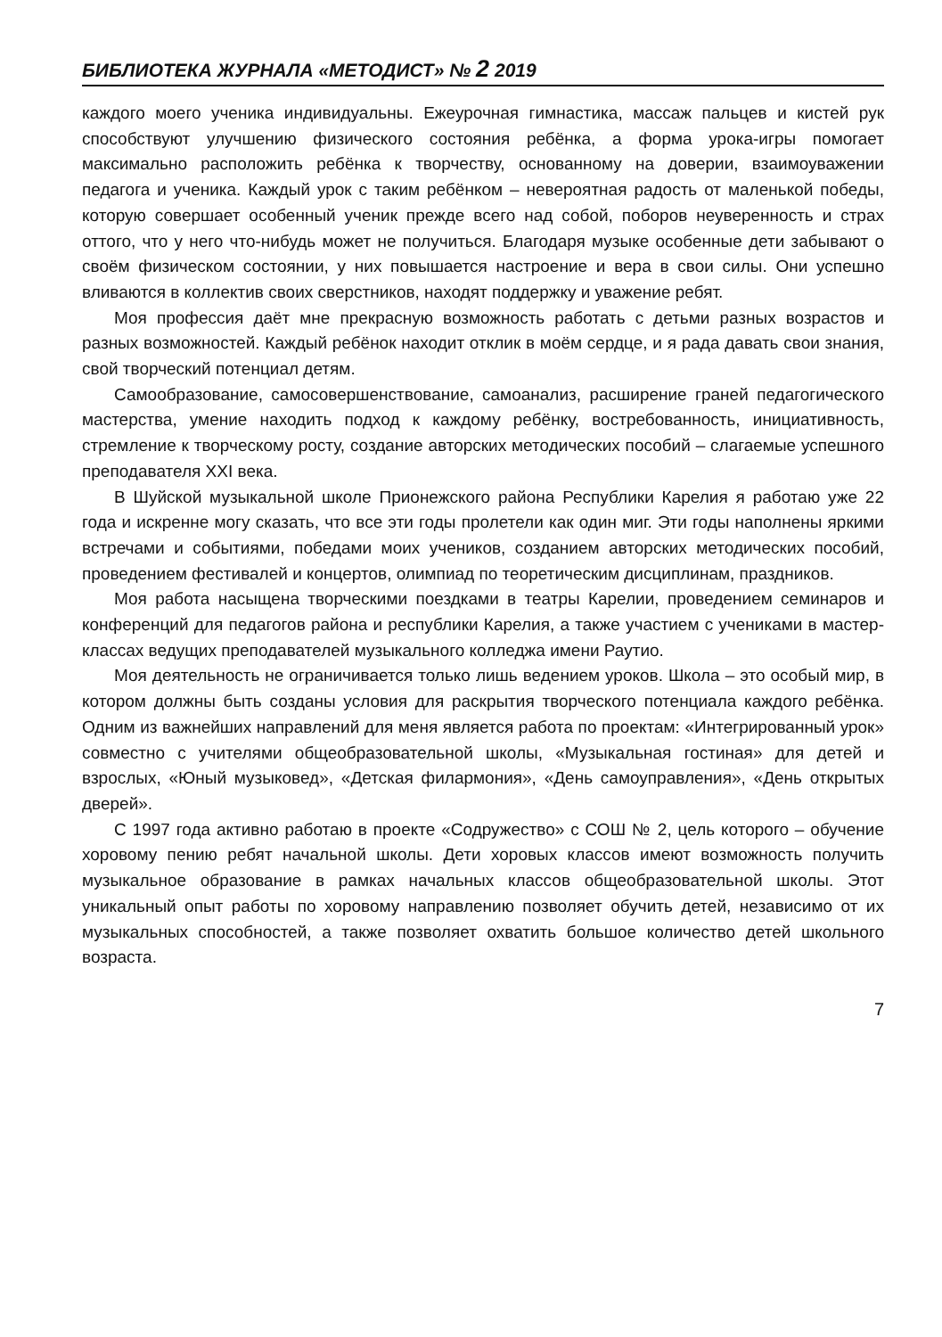БИБЛИОТЕКА ЖУРНАЛА «МЕТОДИСТ» № 2 2019
каждого моего ученика индивидуальны. Ежеурочная гимнастика, массаж пальцев и кистей рук способствуют улучшению физического состояния ребёнка, а форма урока-игры помогает максимально расположить ребёнка к творчеству, основанному на доверии, взаимоуважении педагога и ученика. Каждый урок с таким ребёнком – невероятная радость от маленькой победы, которую совершает особенный ученик прежде всего над собой, поборов неуверенность и страх оттого, что у него что-нибудь может не получиться. Благодаря музыке особенные дети забывают о своём физическом состоянии, у них повышается настроение и вера в свои силы. Они успешно вливаются в коллектив своих сверстников, находят поддержку и уважение ребят.
Моя профессия даёт мне прекрасную возможность работать с детьми разных возрастов и разных возможностей. Каждый ребёнок находит отклик в моём сердце, и я рада давать свои знания, свой творческий потенциал детям.
Самообразование, самосовершенствование, самоанализ, расширение граней педагогического мастерства, умение находить подход к каждому ребёнку, востребованность, инициативность, стремление к творческому росту, создание авторских методических пособий – слагаемые успешного преподавателя XXI века.
В Шуйской музыкальной школе Прионежского района Республики Карелия я работаю уже 22 года и искренне могу сказать, что все эти годы пролетели как один миг. Эти годы наполнены яркими встречами и событиями, победами моих учеников, созданием авторских методических пособий, проведением фестивалей и концертов, олимпиад по теоретическим дисциплинам, праздников.
Моя работа насыщена творческими поездками в театры Карелии, проведением семинаров и конференций для педагогов района и республики Карелия, а также участием с учениками в мастер-классах ведущих преподавателей музыкального колледжа имени Раутио.
Моя деятельность не ограничивается только лишь ведением уроков. Школа – это особый мир, в котором должны быть созданы условия для раскрытия творческого потенциала каждого ребёнка. Одним из важнейших направлений для меня является работа по проектам: «Интегрированный урок» совместно с учителями общеобразовательной школы, «Музыкальная гостиная» для детей и взрослых, «Юный музыковед», «Детская филармония», «День самоуправления», «День открытых дверей».
С 1997 года активно работаю в проекте «Содружество» с СОШ № 2, цель которого – обучение хоровому пению ребят начальной школы. Дети хоровых классов имеют возможность получить музыкальное образование в рамках начальных классов общеобразовательной школы. Этот уникальный опыт работы по хоровому направлению позволяет обучить детей, независимо от их музыкальных способностей, а также позволяет охватить большое количество детей школьного возраста.
7